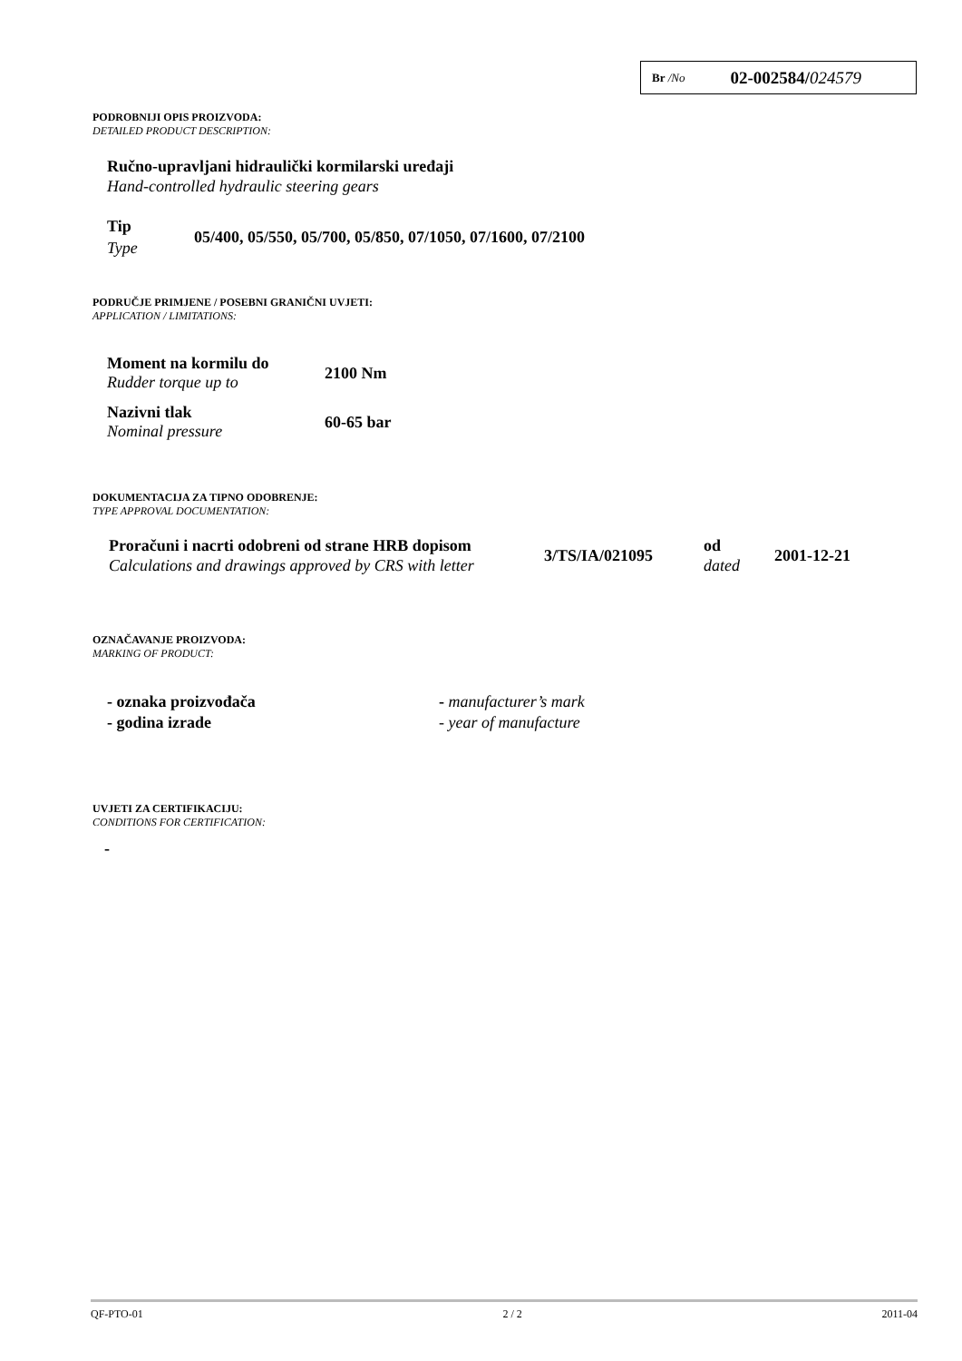Br /No 02-002584/024579
PODROBNIJI OPIS PROIZVODA:
DETAILED PRODUCT DESCRIPTION:
Ručno-upravljani hidraulički kormilarski uređaji
Hand-controlled hydraulic steering gears
| Tip Type | 05/400, 05/550, 05/700, 05/850, 07/1050, 07/1600, 07/2100 |
PODRUČJE PRIMJENE / POSEBNI GRANIČNI UVJETI:
APPLICATION / LIMITATIONS:
| Moment na kormilu do Rudder torque up to | 2100 Nm |
| Nazivni tlak Nominal pressure | 60-65 bar |
DOKUMENTACIJA ZA TIPNO ODOBRENJE:
TYPE APPROVAL DOCUMENTATION:
| Proračuni i nacrti odobreni od strane HRB dopisom Calculations and drawings approved by CRS with letter | 3/TS/IA/021095 | od dated | 2001-12-21 |
OZNAČAVANJE PROIZVODA:
MARKING OF PRODUCT:
| - oznaka proizvođača | - manufacturer’s mark |
| - godina izrade | - year of manufacture |
UVJETI ZA CERTIFIKACIJU:
CONDITIONS FOR CERTIFICATION:
-
QF-PTO-01 2 / 2 2011-04